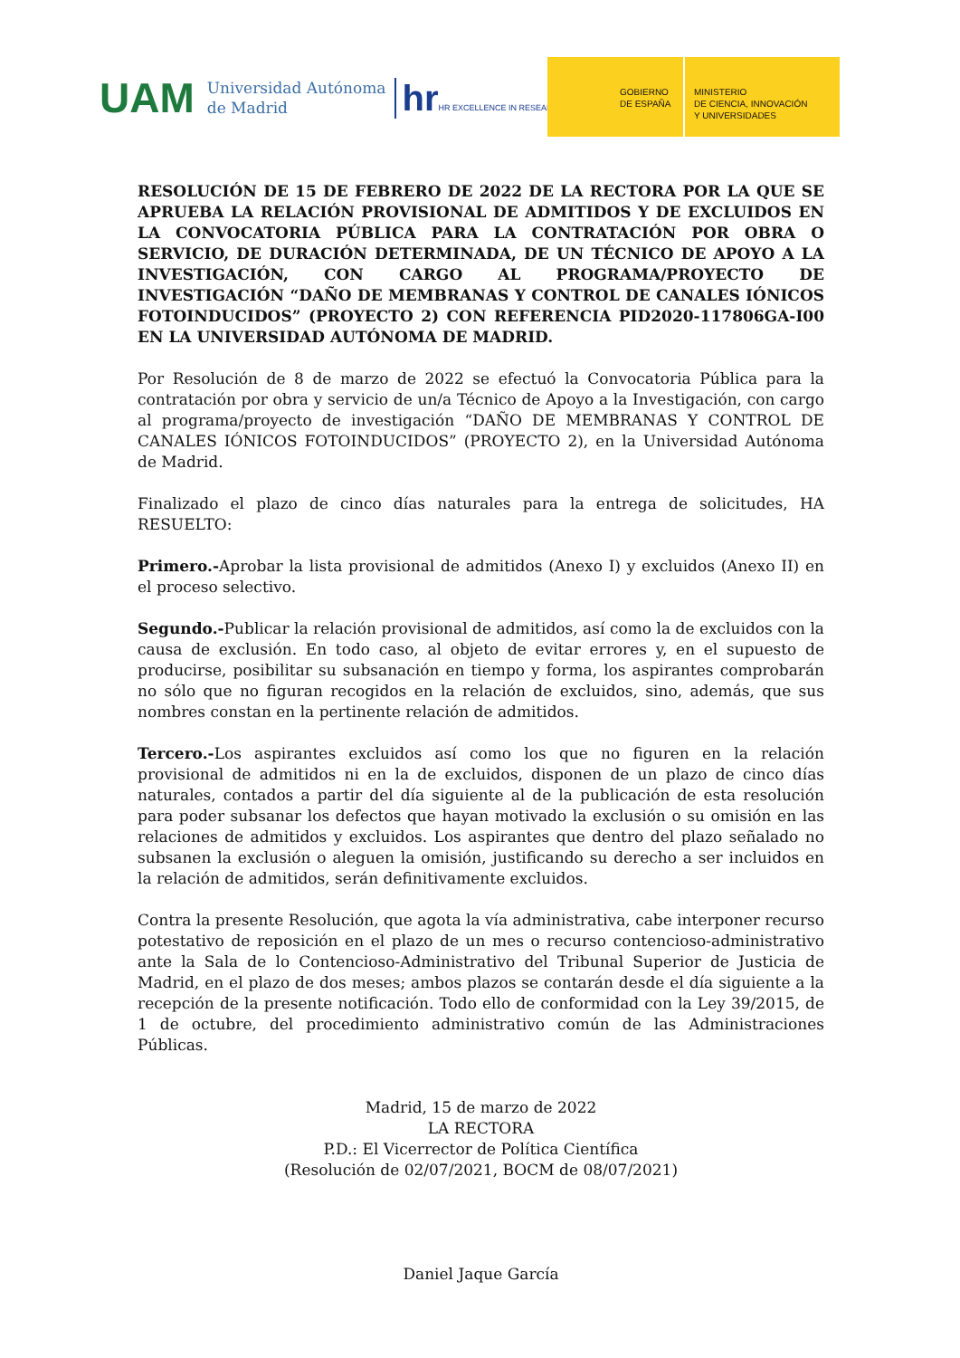UAM
Universidad Autónoma
de Madrid
hr HR EXCELLENCE IN RESEARC
GOBIERNO DE ESPAÑA
MINISTERIO
DE CIENCIA, INNOVACIÓN
Y UNIVERSIDADES
RESOLUCIÓN DE 15 DE FEBRERO DE 2022 DE LA RECTORA POR LA QUE SE APRUEBA LA RELACIÓN PROVISIONAL DE ADMITIDOS Y DE EXCLUIDOS EN LA CONVOCATORIA PÚBLICA PARA LA CONTRATACIÓN POR OBRA O SERVICIO, DE DURACIÓN DETERMINADA, DE UN TÉCNICO DE APOYO A LA INVESTIGACIÓN, CON CARGO AL PROGRAMA/PROYECTO DE INVESTIGACIÓN “DAÑO DE MEMBRANAS Y CONTROL DE CANALES IÓNICOS FOTOINDUCIDOS” (PROYECTO 2) CON REFERENCIA PID2020-117806GA-I00 EN LA UNIVERSIDAD AUTÓNOMA DE MADRID.
Por Resolución de 8 de marzo de 2022 se efectuó la Convocatoria Pública para la contratación por obra y servicio de un/a Técnico de Apoyo a la Investigación, con cargo al programa/proyecto de investigación “DAÑO DE MEMBRANAS Y CONTROL DE CANALES IÓNICOS FOTOINDUCIDOS” (PROYECTO 2), en la Universidad Autónoma de Madrid.
Finalizado el plazo de cinco días naturales para la entrega de solicitudes, HA RESUELTO:
Primero.-Aprobar la lista provisional de admitidos (Anexo I) y excluidos (Anexo II) en el proceso selectivo.
Segundo.-Publicar la relación provisional de admitidos, así como la de excluidos con la causa de exclusión. En todo caso, al objeto de evitar errores y, en el supuesto de producirse, posibilitar su subsanación en tiempo y forma, los aspirantes comprobarán no sólo que no figuran recogidos en la relación de excluidos, sino, además, que sus nombres constan en la pertinente relación de admitidos.
Tercero.-Los aspirantes excluidos así como los que no figuren en la relación provisional de admitidos ni en la de excluidos, disponen de un plazo de cinco días naturales, contados a partir del día siguiente al de la publicación de esta resolución para poder subsanar los defectos que hayan motivado la exclusión o su omisión en las relaciones de admitidos y excluidos. Los aspirantes que dentro del plazo señalado no subsanen la exclusión o aleguen la omisión, justificando su derecho a ser incluidos en la relación de admitidos, serán definitivamente excluidos.
Contra la presente Resolución, que agota la vía administrativa, cabe interponer recurso potestativo de reposición en el plazo de un mes o recurso contencioso-administrativo ante la Sala de lo Contencioso-Administrativo del Tribunal Superior de Justicia de Madrid, en el plazo de dos meses; ambos plazos se contarán desde el día siguiente a la recepción de la presente notificación. Todo ello de conformidad con la Ley 39/2015, de 1 de octubre, del procedimiento administrativo común de las Administraciones Públicas.
Madrid, 15 de marzo de 2022
LA RECTORA
P.D.: El Vicerrector de Política Científica
(Resolución de 02/07/2021, BOCM de 08/07/2021)
Daniel Jaque García